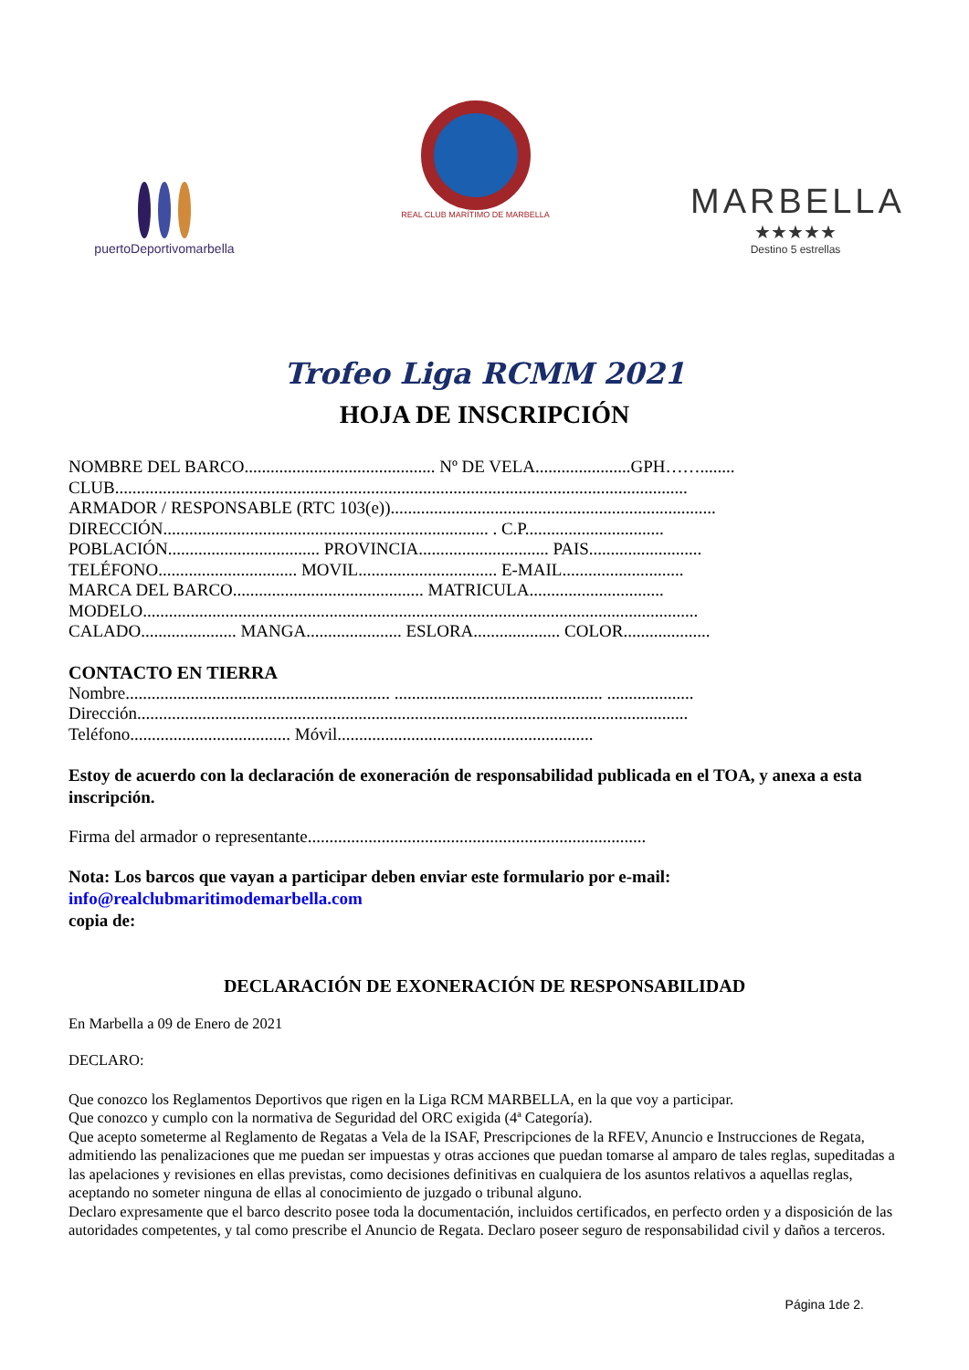puertoDeportivomarbella
REAL CLUB MARÍTIMO DE MARBELLA
MARBELLA
★★★★★
Destino 5 estrellas
Trofeo Liga RCMM 2021
HOJA DE INSCRIPCIÓN
NOMBRE DEL BARCO............................................ Nº DE VELA......................GPH……........
CLUB....................................................................................................................................
ARMADOR / RESPONSABLE (RTC 103(e))...........................................................................
DIRECCIÓN........................................................................... . C.P................................
POBLACIÓN................................... PROVINCIA.............................. PAIS..........................
TELÉFONO................................ MOVIL................................ E-MAIL............................
MARCA DEL BARCO............................................ MATRICULA...............................
MODELO................................................................................................................................
CALADO...................... MANGA...................... ESLORA.................... COLOR....................
CONTACTO EN TIERRA
Nombre............................................................. ................................................ ....................
Dirección...............................................................................................................................
Teléfono..................................... Móvil...........................................................
Estoy de acuerdo con la declaración de exoneración de responsabilidad publicada en el TOA, y anexa a esta inscripción.
Firma del armador o representante..............................................................................
Nota: Los barcos que vayan a participar deben enviar este formulario por e-mail:
info@realclubmaritimodemarbella.com
copia de:
DECLARACIÓN DE EXONERACIÓN DE RESPONSABILIDAD
En Marbella a 09 de Enero de 2021
DECLARO:
Que conozco los Reglamentos Deportivos que rigen en la Liga RCM MARBELLA, en la que voy a participar.
Que conozco y cumplo con la normativa de Seguridad del ORC exigida (4ª Categoría).
Que acepto someterme al Reglamento de Regatas a Vela de la ISAF, Prescripciones de la RFEV, Anuncio e Instrucciones de Regata, admitiendo las penalizaciones que me puedan ser impuestas y otras acciones que puedan tomarse al amparo de tales reglas, supeditadas a las apelaciones y revisiones en ellas previstas, como decisiones definitivas en cualquiera de los asuntos relativos a aquellas reglas, aceptando no someter ninguna de ellas al conocimiento de juzgado o tribunal alguno.
Declaro expresamente que el barco descrito posee toda la documentación, incluidos certificados, en perfecto orden y a disposición de las autoridades competentes, y tal como prescribe el Anuncio de Regata. Declaro poseer seguro de responsabilidad civil y daños a terceros.
Página 1de 2.